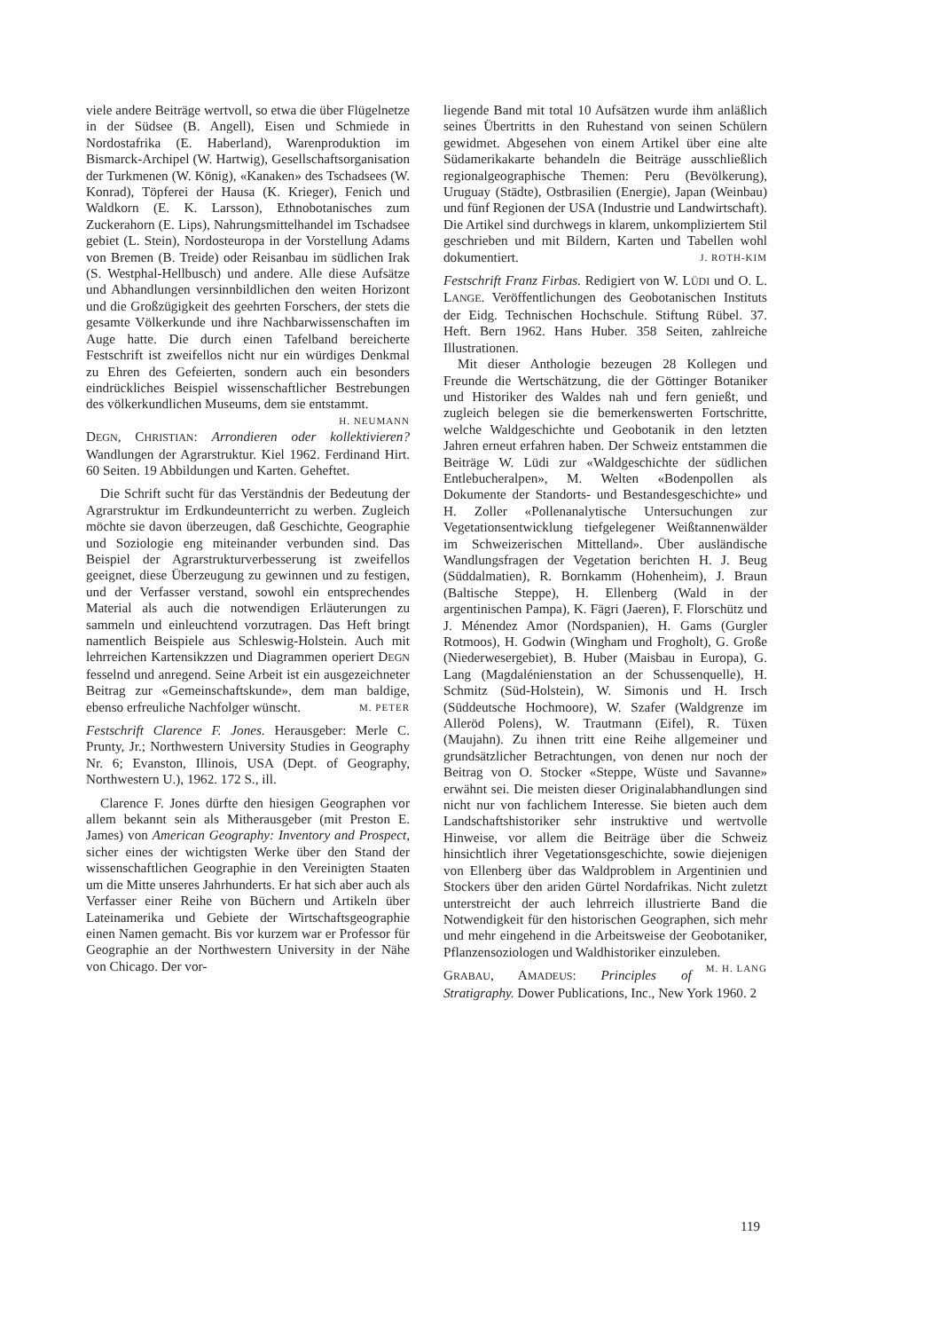viele andere Beiträge wertvoll, so etwa die über Flügelnetze in der Südsee (B. Angell), Eisen und Schmiede in Nordostafrika (E. Haberland), Warenproduktion im Bismarck-Archipel (W. Hartwig), Gesellschaftsorganisation der Turkmenen (W. König), «Kanaken» des Tschadsees (W. Konrad), Töpferei der Hausa (K. Krieger), Fenich und Waldkorn (E. K. Larsson), Ethnobotanisches zum Zuckerahorn (E. Lips), Nahrungsmittelhandel im Tschadsee gebiet (L. Stein), Nordosteuropa in der Vorstellung Adams von Bremen (B. Treide) oder Reisanbau im südlichen Irak (S. Westphal-Hellbusch) und andere. Alle diese Aufsätze und Abhandlungen versinnbildlichen den weiten Horizont und die Großzügigkeit des geehrten Forschers, der stets die gesamte Völkerkunde und ihre Nachbarwissenschaften im Auge hatte. Die durch einen Tafelband bereicherte Festschrift ist zweifellos nicht nur ein würdiges Denkmal zu Ehren des Gefeierten, sondern auch ein besonders eindrückliches Beispiel wissenschaftlicher Bestrebungen des völkerkundlichen Museums, dem sie entstammt.
H. NEUMANN
DEGN, CHRISTIAN: Arrondieren oder kollektivieren? Wandlungen der Agrarstruktur. Kiel 1962. Ferdinand Hirt. 60 Seiten. 19 Abbildungen und Karten. Geheftet.
Die Schrift sucht für das Verständnis der Bedeutung der Agrarstruktur im Erdkundeunterricht zu werben. Zugleich möchte sie davon überzeugen, daß Geschichte, Geographie und Soziologie eng miteinander verbunden sind. Das Beispiel der Agrarstrukturverbesserung ist zweifellos geeignet, diese Überzeugung zu gewinnen und zu festigen, und der Verfasser verstand, sowohl ein entsprechendes Material als auch die notwendigen Erläuterungen zu sammeln und einleuchtend vorzutragen. Das Heft bringt namentlich Beispiele aus Schleswig-Holstein. Auch mit lehrreichen Kartensikzzen und Diagrammen operiert DEGN fesselnd und anregend. Seine Arbeit ist ein ausgezeichneter Beitrag zur «Gemeinschaftskunde», dem man baldige, ebenso erfreuliche Nachfolger wünscht. M. PETER
Festschrift Clarence F. Jones. Herausgeber: Merle C. Prunty, Jr.; Northwestern University Studies in Geography Nr. 6; Evanston, Illinois, USA (Dept. of Geography, Northwestern U.), 1962. 172 S., ill.
Clarence F. Jones dürfte den hiesigen Geographen vor allem bekannt sein als Mitherausgeber (mit Preston E. James) von American Geography: Inventory and Prospect, sicher eines der wichtigsten Werke über den Stand der wissenschaftlichen Geographie in den Vereinigten Staaten um die Mitte unseres Jahrhunderts. Er hat sich aber auch als Verfasser einer Reihe von Büchern und Artikeln über Lateinamerika und Gebiete der Wirtschaftsgeographie einen Namen gemacht. Bis vor kurzem war er Professor für Geographie an der Northwestern University in der Nähe von Chicago. Der vor-
liegende Band mit total 10 Aufsätzen wurde ihm anläßlich seines Übertritts in den Ruhestand von seinen Schülern gewidmet. Abgesehen von einem Artikel über eine alte Südamerikakarte behandeln die Beiträge ausschließlich regionalgeographische Themen: Peru (Bevölkerung), Uruguay (Städte), Ostbrasilien (Energie), Japan (Weinbau) und fünf Regionen der USA (Industrie und Landwirtschaft). Die Artikel sind durchwegs in klarem, unkompliziertem Stil geschrieben und mit Bildern, Karten und Tabellen wohl dokumentiert. J. ROTH-KIM
Festschrift Franz Firbas. Redigiert von W. LÜDI und O. L. LANGE. Veröffentlichungen des Geobotanischen Instituts der Eidg. Technischen Hochschule. Stiftung Rübel. 37. Heft. Bern 1962. Hans Huber. 358 Seiten, zahlreiche Illustrationen.
Mit dieser Anthologie bezeugen 28 Kollegen und Freunde die Wertschätzung, die der Göttinger Botaniker und Historiker des Waldes nah und fern genießt, und zugleich belegen sie die bemerkenswerten Fortschritte, welche Waldgeschichte und Geobotanik in den letzten Jahren erneut erfahren haben. Der Schweiz entstammen die Beiträge W. Lüdi zur «Waldgeschichte der südlichen Entlebucheralpen», M. Welten «Bodenpollen als Dokumente der Standorts- und Bestandesgeschichte» und H. Zoller «Pollenanalytische Untersuchungen zur Vegetationsentwicklung tiefgelegener Weißtannenwälder im Schweizerischen Mittelland». Über ausländische Wandlungsfragen der Vegetation berichten H. J. Beug (Süddalmatien), R. Bornkamm (Hohenheim), J. Braun (Baltische Steppe), H. Ellenberg (Wald in der argentinischen Pampa), K. Fägri (Jaeren), F. Florschütz und J. Ménendez Amor (Nordspanien), H. Gams (Gurgler Rotmoos), H. Godwin (Wingham und Frogholt), G. Große (Niederwesergebiet), B. Huber (Maisbau in Europa), G. Lang (Magdalénienstation an der Schussenquelle), H. Schmitz (Süd-Holstein), W. Simonis und H. Irsch (Süddeutsche Hochmoore), W. Szafer (Waldgrenze im Alleröd Polens), W. Trautmann (Eifel), R. Tüxen (Maujahn). Zu ihnen tritt eine Reihe allgemeiner und grundsätzlicher Betrachtungen, von denen nur noch der Beitrag von O. Stocker «Steppe, Wüste und Savanne» erwähnt sei. Die meisten dieser Originalabhandlungen sind nicht nur von fachlichem Interesse. Sie bieten auch dem Landschaftshistoriker sehr instruktive und wertvolle Hinweise, vor allem die Beiträge über die Schweiz hinsichtlich ihrer Vegetationsgeschichte, sowie diejenigen von Ellenberg über das Waldproblem in Argentinien und Stockers über den ariden Gürtel Nordafrikas. Nicht zuletzt unterstreicht der auch lehrreich illustrierte Band die Notwendigkeit für den historischen Geographen, sich mehr und mehr eingehend in die Arbeitsweise der Geobotaniker, Pflanzensoziologen und Waldhistoriker einzuleben. M. H. LANG
GRABAU, AMADEUS: Principles of Stratigraphy. Dower Publications, Inc., New York 1960. 2
119